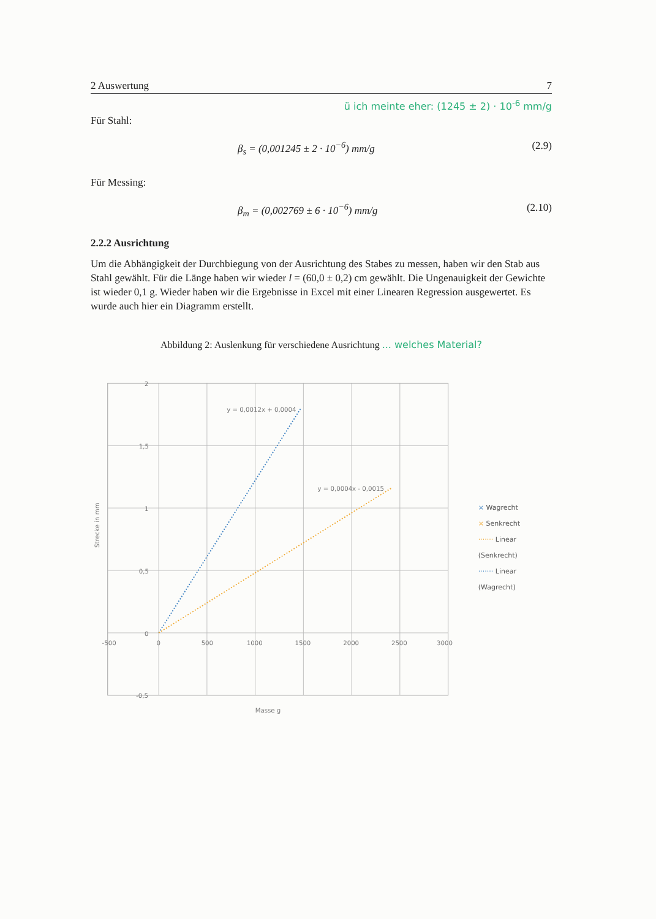2 Auswertung 7
ü ich meinte eher: (1245 ± 2) · 10<sup>-6</sup> mm/g
Für Stahl:
β<sub>s</sub> = (0,001245 ± 2 · 10<sup>−6</sup>) mm/g (2.9)
Für Messing:
β<sub>m</sub> = (0,002769 ± 6 · 10<sup>−6</sup>) mm/g (2.10)
2.2.2 Ausrichtung
Um die Abhängigkeit der Durchbiegung von der Ausrichtung des Stabes zu messen, haben wir den Stab aus Stahl gewählt. Für die Länge haben wir wieder l = (60,0 ± 0,2) cm gewählt. Die Ungenauigkeit der Gewichte ist wieder 0,1 g. Wieder haben wir die Ergebnisse in Excel mit einer Linearen Regression ausgewertet. Es wurde auch hier ein Diagramm erstellt.
Abbildung 2: Auslenkung für verschiedene Ausrichtung ... welches Material?
y = 0,0012x + 0,0004
y = 0,0004x - 0,0015
2
1,5
1
0,5
0
-0,5
-500
0
500
1000
1500
2000
2500
3000
Masse g
Strecke in mm
× Wagrecht
× Senkrecht
······· Linear (Senkrecht)
······· Linear (Wagrecht)